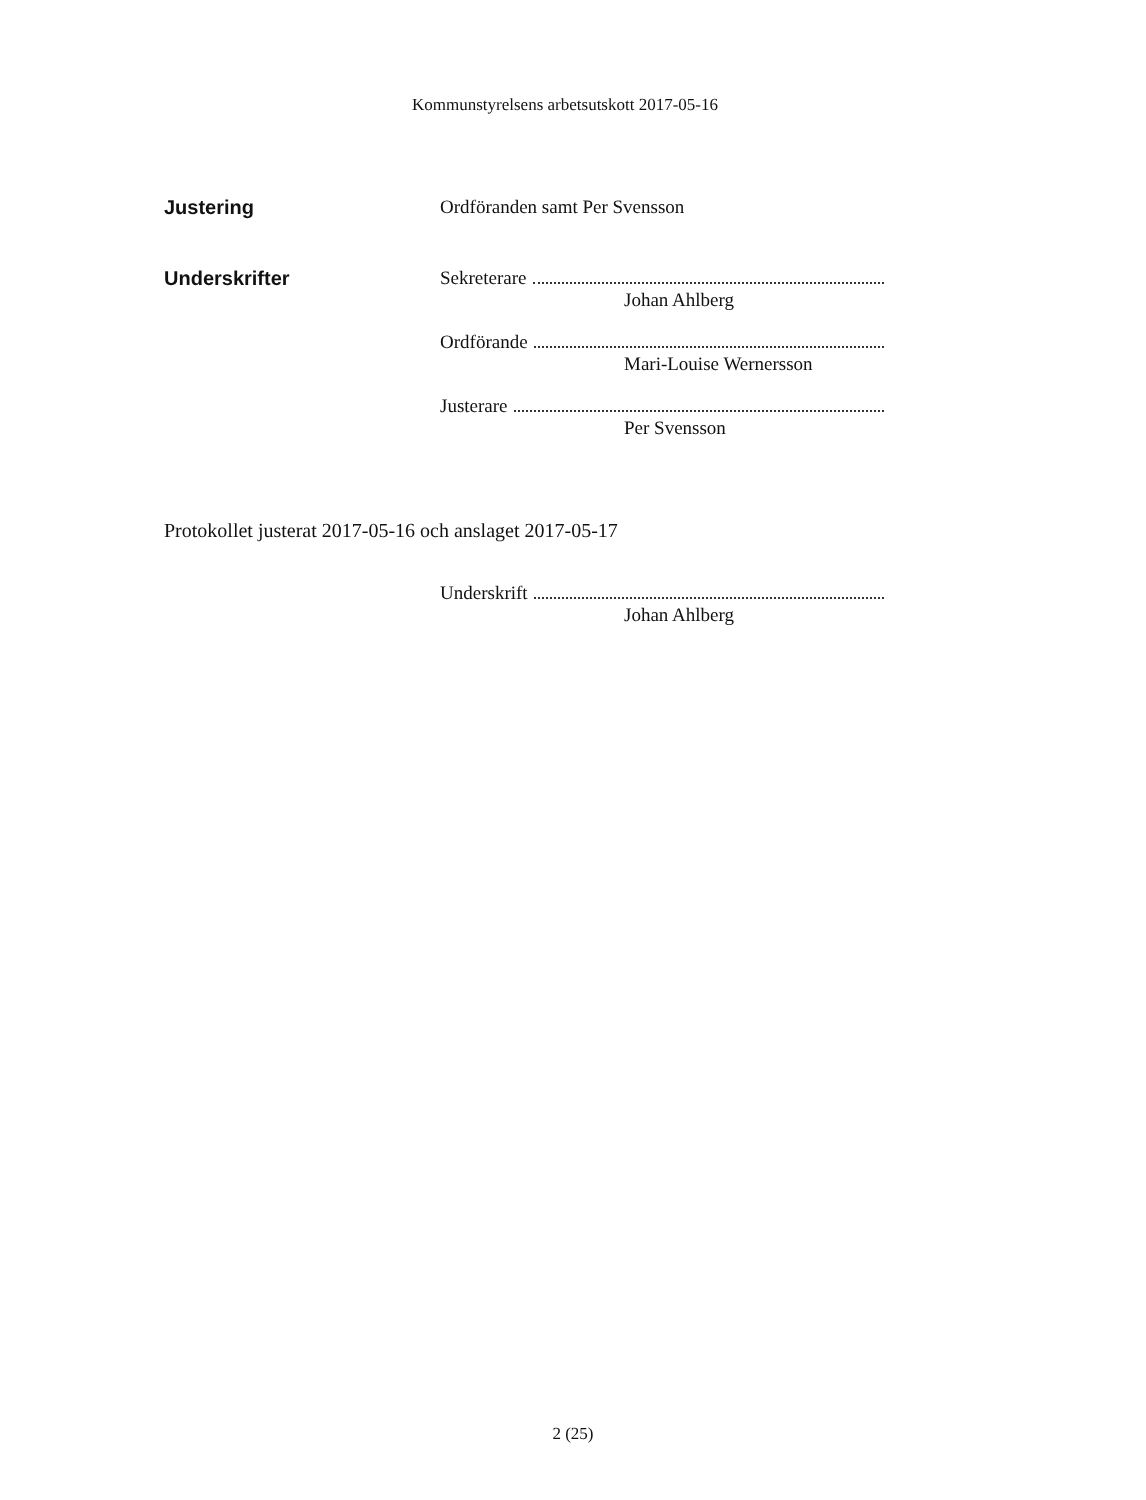Kommunstyrelsens arbetsutskott 2017-05-16
Justering Ordföranden samt Per Svensson
Underskrifter Sekreterare
Johan Ahlberg
Ordförande
Mari-Louise Wernersson
Justerare
Per Svensson
Protokollet justerat 2017-05-16 och anslaget 2017-05-17
Underskrift
Johan Ahlberg
2 (25)